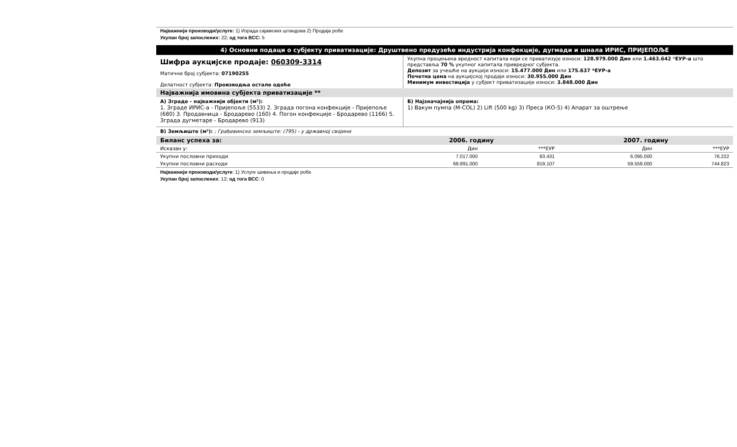Најважнији производи/услуге: 1) Израда сајамских штандова 2) Продаја робе
Укупан број запослених: 22; од тога ВСС: 5
4) Основни подаци о субјекту приватизације: Друштвено предузеће индустрија конфекције, дугмади и шнала ИРИС, ПРИЈЕПОЉЕ
| Шифра аукцијске продаје: 060309-3314 Матични број субјекта: 07190255 Делатност субјекта: Производња остале одеће | Укупна процењена вредност капитала који се приватизује износи: 128.979.000 Дин или 1.463.642 * ЕУР-а што представља 70 % укупног капитала привредног субјекта. Депозит за учешће на аукцији износи: 15.477.000 Дин или 175.637 *ЕУР-а Почетна цена на аукцијској продаји износи: 30.955.000 Дин Минимум инвестиција у субјект приватизације износи: 3.848.000 Дин |
Најважнија имовина субјекта приватизације **
| А) Зграде - најважнији објекти (м²): 1. Зграде ИРИС-а - Пријепоље (5533) 2. Зграда погона конфекције - Пријепоље (680) 3. Продавница - Бродарево (160) 4. Погон конфекције - Бродарево (1166) 5. Зграда дугметаре - Бродарево (913) | Б) Најзначајнија опрема: 1) Вакум пумпа (M-COL) 2) Lift (500 kg) 3) Преса (КО-5) 4) Апарат за оштрење |
В) Земљиште (м²): ; Грађевинско земљиште: (795) - у државној својини
| Биланс успеха за: | 2006. годину | | 2007. годину | |
| Исказан у: | Дин | ***ЕУР | Дин | ***ЕУР |
| Укупни пословни приходи | 7.017.000 | 83.431 | 6.095.000 | 76.222 |
| Укупни пословни расходи | 68.891.000 | 819.107 | 59.559.000 | 744.823 |
Најважнији производи/услуге: 1) Услуге шивења и продаје робе
Укупан број запослених: 12; од тога ВСС: 0